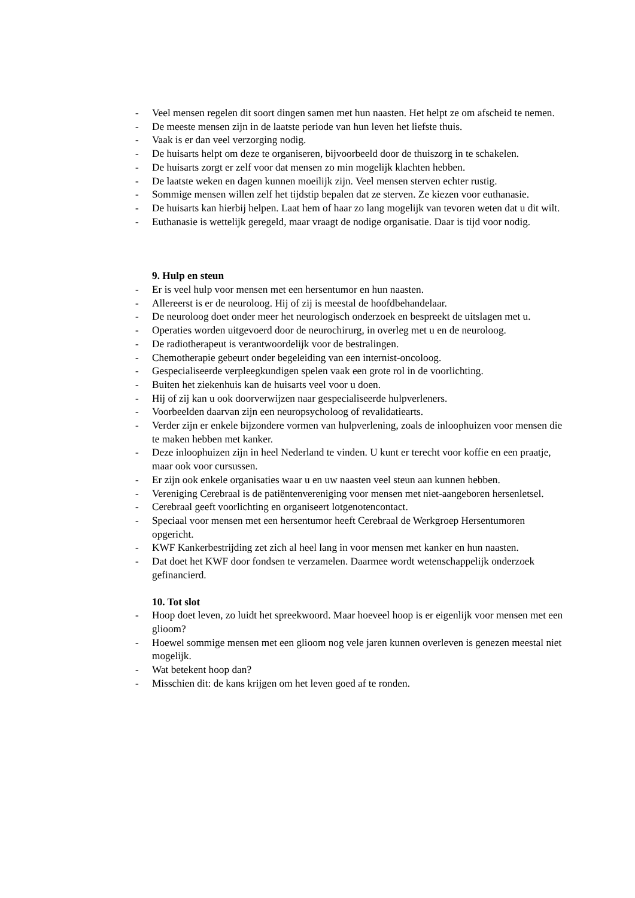- Veel mensen regelen dit soort dingen samen met hun naasten. Het helpt ze om afscheid te nemen.
- De meeste mensen zijn in de laatste periode van hun leven het liefste thuis.
- Vaak is er dan veel verzorging nodig.
- De huisarts helpt om deze te organiseren, bijvoorbeeld door de thuiszorg in te schakelen.
- De huisarts zorgt er zelf voor dat mensen zo min mogelijk klachten hebben.
- De laatste weken en dagen kunnen moeilijk zijn. Veel mensen sterven echter rustig.
- Sommige mensen willen zelf het tijdstip bepalen dat ze sterven. Ze kiezen voor euthanasie.
- De huisarts kan hierbij helpen. Laat hem of haar zo lang mogelijk van tevoren weten dat u dit wilt.
- Euthanasie is wettelijk geregeld, maar vraagt de nodige organisatie. Daar is tijd voor nodig.
9. Hulp en steun
- Er is veel hulp voor mensen met een hersentumor en hun naasten.
- Allereerst is er de neuroloog. Hij of zij is meestal de hoofdbehandelaar.
- De neuroloog doet onder meer het neurologisch onderzoek en bespreekt de uitslagen met u.
- Operaties worden uitgevoerd door de neurochirurg, in overleg met u en de neuroloog.
- De radiotherapeut is verantwoordelijk voor de bestralingen.
- Chemotherapie gebeurt onder begeleiding van een internist-oncoloog.
- Gespecialiseerde verpleegkundigen spelen vaak een grote rol in de voorlichting.
- Buiten het ziekenhuis kan de huisarts veel voor u doen.
- Hij of zij kan u ook doorverwijzen naar gespecialiseerde hulpverleners.
- Voorbeelden daarvan zijn een neuropsycholoog of revalidatiearts.
- Verder zijn er enkele bijzondere vormen van hulpverlening, zoals de inloophuizen voor mensen die te maken hebben met kanker.
- Deze inloophuizen zijn in heel Nederland te vinden. U kunt er terecht voor koffie en een praatje, maar ook voor cursussen.
- Er zijn ook enkele organisaties waar u en uw naasten veel steun aan kunnen hebben.
- Vereniging Cerebraal is de patiëntenvereniging voor mensen met niet-aangeboren hersenletsel.
- Cerebraal geeft voorlichting en organiseert lotgenotencontact.
- Speciaal voor mensen met een hersentumor heeft Cerebraal de Werkgroep Hersentumoren opgericht.
- KWF Kankerbestrijding zet zich al heel lang in voor mensen met kanker en hun naasten.
- Dat doet het KWF door fondsen te verzamelen. Daarmee wordt wetenschappelijk onderzoek gefinancierd.
10. Tot slot
- Hoop doet leven, zo luidt het spreekwoord. Maar hoeveel hoop is er eigenlijk voor mensen met een glioom?
- Hoewel sommige mensen met een glioom nog vele jaren kunnen overleven is genezen meestal niet mogelijk.
- Wat betekent hoop dan?
- Misschien dit: de kans krijgen om het leven goed af te ronden.